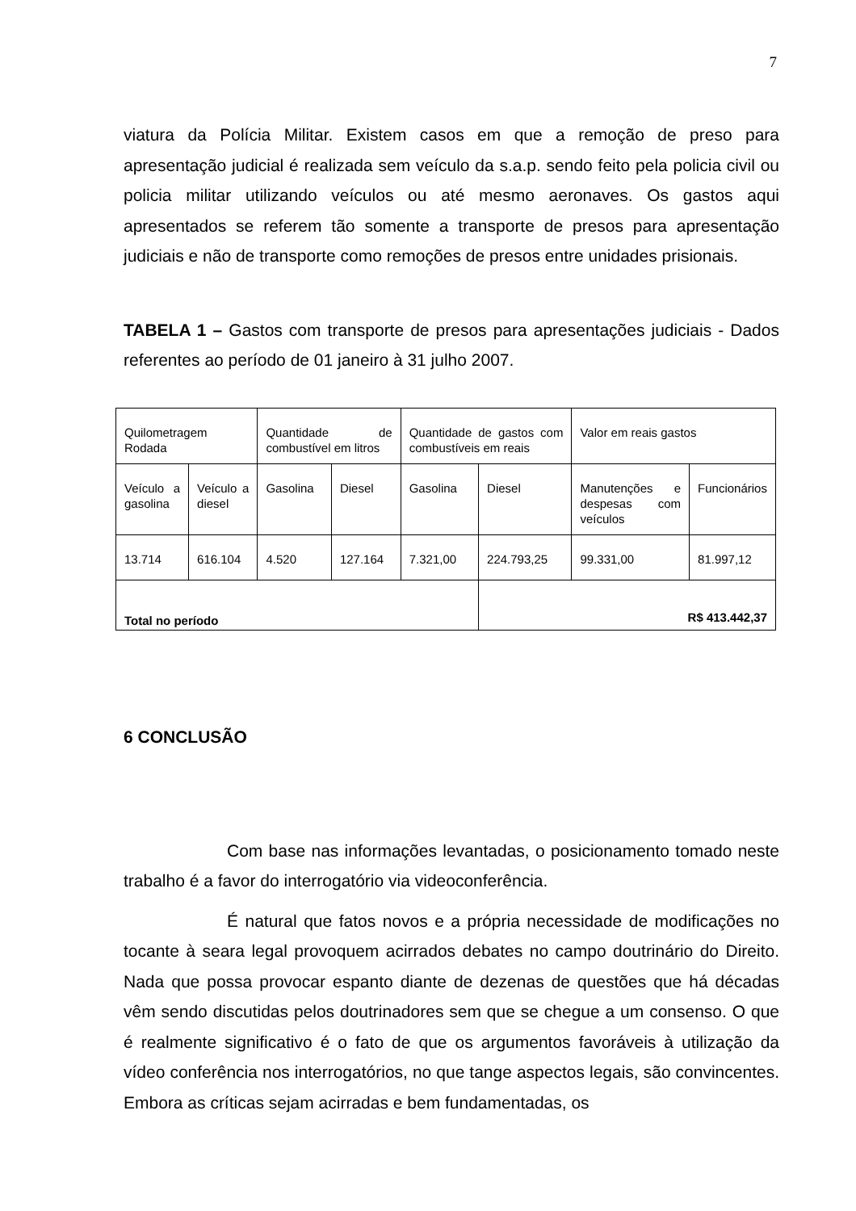7
viatura da Polícia Militar. Existem casos em que a remoção de preso para apresentação judicial é realizada sem veículo da s.a.p. sendo feito pela policia civil ou policia militar utilizando veículos ou até mesmo aeronaves. Os gastos aqui apresentados se referem tão somente a transporte de presos para apresentação judiciais e não de transporte como remoções de presos entre unidades prisionais.
TABELA 1 – Gastos com transporte de presos para apresentações judiciais - Dados referentes ao período de 01 janeiro à 31 julho 2007.
| Quilometragem Rodada | | Quantidade de combustível em litros | | Quantidade de gastos com combustíveis em reais | | Valor em reais gastos | |
| Veículo a gasolina | Veículo a diesel | Gasolina | Diesel | Gasolina | Diesel | Manutenções e despesas com veículos | Funcionários |
| 13.714 | 616.104 | 4.520 | 127.164 | 7.321,00 | 224.793,25 | 99.331,00 | 81.997,12 |
| Total no período | | | | | R$ 413.442,37 | | |
6 CONCLUSÃO
Com base nas informações levantadas, o posicionamento tomado neste trabalho é a favor do interrogatório via videoconferência.
É natural que fatos novos e a própria necessidade de modificações no tocante à seara legal provoquem acirrados debates no campo doutrinário do Direito. Nada que possa provocar espanto diante de dezenas de questões que há décadas vêm sendo discutidas pelos doutrinadores sem que se chegue a um consenso. O que é realmente significativo é o fato de que os argumentos favoráveis à utilização da vídeo conferência nos interrogatórios, no que tange aspectos legais, são convincentes. Embora as críticas sejam acirradas e bem fundamentadas, os